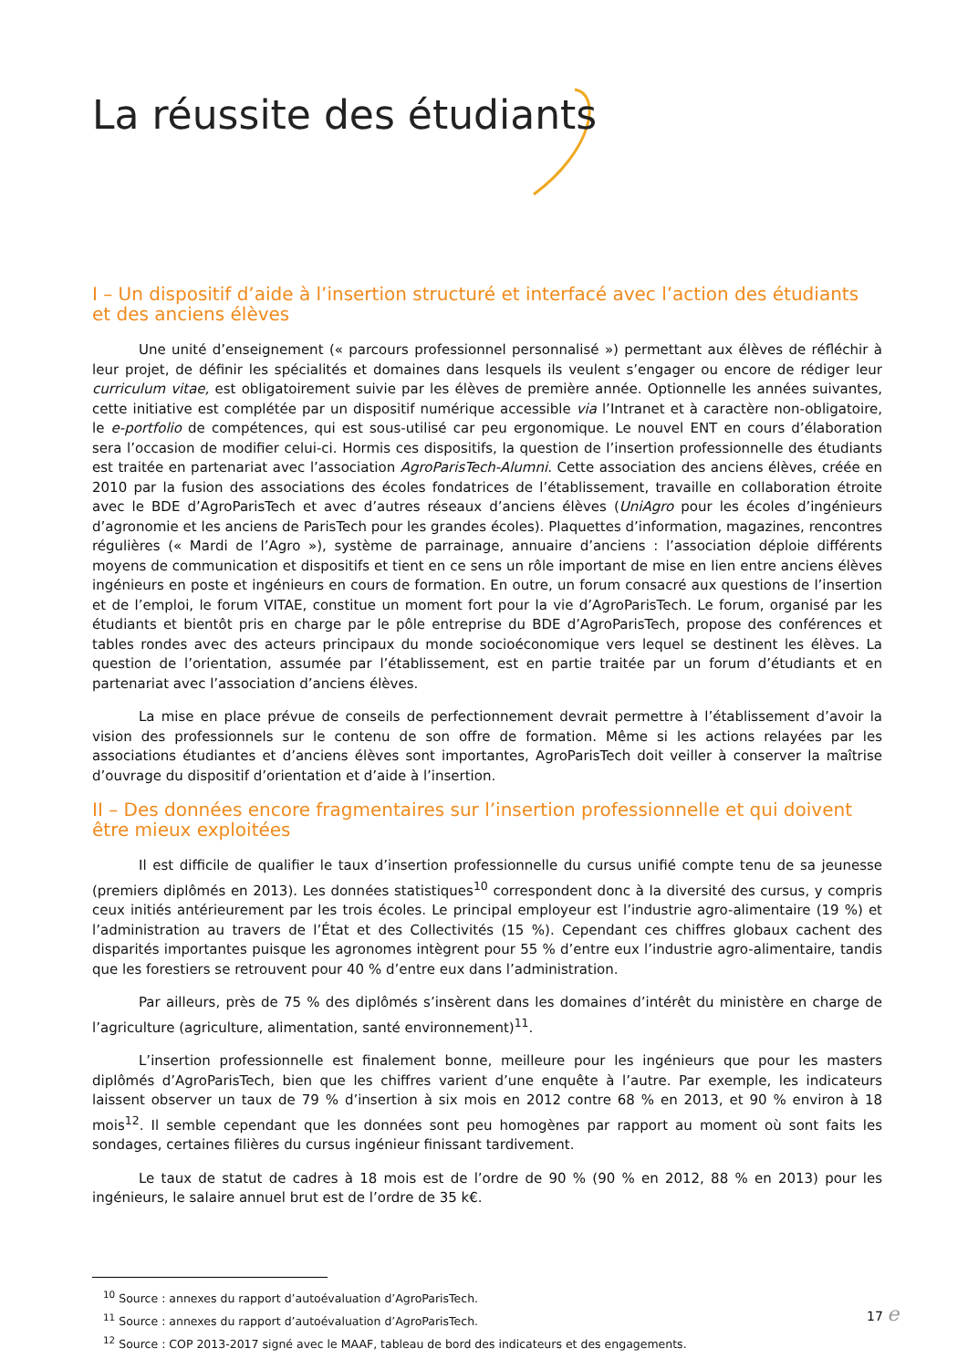La réussite des étudiants
I – Un dispositif d’aide à l’insertion structuré et interfacé avec l’action des étudiants et des anciens élèves
Une unité d’enseignement (« parcours professionnel personnalisé ») permettant aux élèves de réfléchir à leur projet, de définir les spécialités et domaines dans lesquels ils veulent s’engager ou encore de rédiger leur curriculum vitae, est obligatoirement suivie par les élèves de première année. Optionnelle les années suivantes, cette initiative est complétée par un dispositif numérique accessible via l’Intranet et à caractère non-obligatoire, le e-portfolio de compétences, qui est sous-utilisé car peu ergonomique. Le nouvel ENT en cours d’élaboration sera l’occasion de modifier celui-ci. Hormis ces dispositifs, la question de l’insertion professionnelle des étudiants est traitée en partenariat avec l’association AgroParisTech-Alumni. Cette association des anciens élèves, créée en 2010 par la fusion des associations des écoles fondatrices de l’établissement, travaille en collaboration étroite avec le BDE d’AgroParisTech et avec d’autres réseaux d’anciens élèves (UniAgro pour les écoles d’ingénieurs d’agronomie et les anciens de ParisTech pour les grandes écoles). Plaquettes d’information, magazines, rencontres régulières (« Mardi de l’Agro »), système de parrainage, annuaire d’anciens : l’association déploie différents moyens de communication et dispositifs et tient en ce sens un rôle important de mise en lien entre anciens élèves ingénieurs en poste et ingénieurs en cours de formation. En outre, un forum consacré aux questions de l’insertion et de l’emploi, le forum VITAE, constitue un moment fort pour la vie d’AgroParisTech. Le forum, organisé par les étudiants et bientôt pris en charge par le pôle entreprise du BDE d’AgroParisTech, propose des conférences et tables rondes avec des acteurs principaux du monde socioéconomique vers lequel se destinent les élèves. La question de l’orientation, assumée par l’établissement, est en partie traitée par un forum d’étudiants et en partenariat avec l’association d’anciens élèves.
La mise en place prévue de conseils de perfectionnement devrait permettre à l’établissement d’avoir la vision des professionnels sur le contenu de son offre de formation. Même si les actions relayées par les associations étudiantes et d’anciens élèves sont importantes, AgroParisTech doit veiller à conserver la maîtrise d’ouvrage du dispositif d’orientation et d’aide à l’insertion.
II – Des données encore fragmentaires sur l’insertion professionnelle et qui doivent être mieux exploitées
Il est difficile de qualifier le taux d’insertion professionnelle du cursus unifié compte tenu de sa jeunesse (premiers diplômés en 2013). Les données statistiques<sup>10</sup> correspondent donc à la diversité des cursus, y compris ceux initiés antérieurement par les trois écoles. Le principal employeur est l’industrie agro-alimentaire (19 %) et l’administration au travers de l’État et des Collectivités (15 %). Cependant ces chiffres globaux cachent des disparités importantes puisque les agronomes intègrent pour 55 % d’entre eux l’industrie agro-alimentaire, tandis que les forestiers se retrouvent pour 40 % d’entre eux dans l’administration.
Par ailleurs, près de 75 % des diplômés s’insèrent dans les domaines d’intérêt du ministère en charge de l’agriculture (agriculture, alimentation, santé environnement)<sup>11</sup>.
L’insertion professionnelle est finalement bonne, meilleure pour les ingénieurs que pour les masters diplômés d’AgroParisTech, bien que les chiffres varient d’une enquête à l’autre. Par exemple, les indicateurs laissent observer un taux de 79 % d’insertion à six mois en 2012 contre 68 % en 2013, et 90 % environ à 18 mois<sup>12</sup>. Il semble cependant que les données sont peu homogènes par rapport au moment où sont faits les sondages, certaines filières du cursus ingénieur finissant tardivement.
Le taux de statut de cadres à 18 mois est de l’ordre de 90 % (90 % en 2012, 88 % en 2013) pour les ingénieurs, le salaire annuel brut est de l’ordre de 35 k€.
<sup>10</sup> Source : annexes du rapport d’autoévaluation d’AgroParisTech.
<sup>11</sup> Source : annexes du rapport d’autoévaluation d’AgroParisTech.
<sup>12</sup> Source : COP 2013-2017 signé avec le MAAF, tableau de bord des indicateurs et des engagements.
17 e